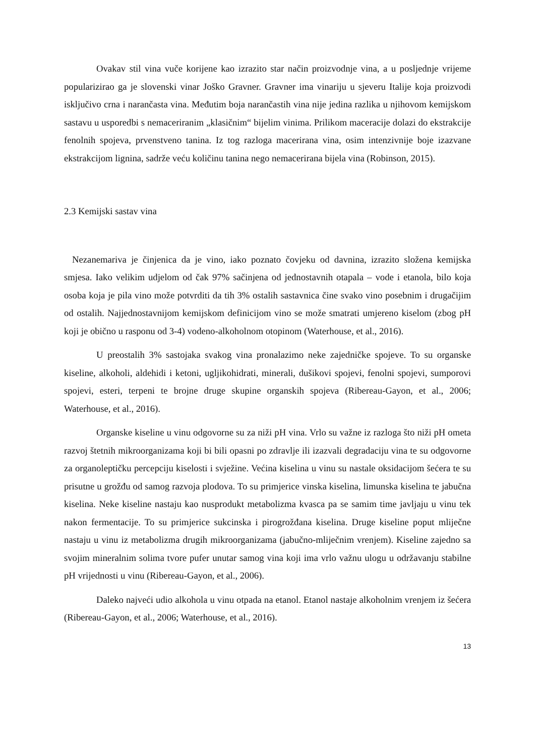Ovakav stil vina vuče korijene kao izrazito star način proizvodnje vina, a u posljednje vrijeme popularizirao ga je slovenski vinar Joško Gravner. Gravner ima vinariju u sjeveru Italije koja proizvodi isključivo crna i narančasta vina. Međutim boja narančastih vina nije jedina razlika u njihovom kemijskom sastavu u usporedbi s nemaceriranim „klasičnim“ bijelim vinima. Prilikom maceracije dolazi do ekstrakcije fenolnih spojeva, prvenstveno tanina. Iz tog razloga macerirana vina, osim intenzivnije boje izazvane ekstrakcijom lignina, sadrže veću količinu tanina nego nemacerirana bijela vina (Robinson, 2015).
2.3 Kemijski sastav vina
Nezanemariva je činjenica da je vino, iako poznato čovjeku od davnina, izrazito složena kemijska smjesa. Iako velikim udjelom od čak 97% sačinjena od jednostavnih otapala – vode i etanola, bilo koja osoba koja je pila vino može potvrditi da tih 3% ostalih sastavnica čine svako vino posebnim i drugačijim od ostalih. Najjednostavnijom kemijskom definicijom vino se može smatrati umjereno kiselom (zbog pH koji je obično u rasponu od 3-4) vodeno-alkoholnom otopinom (Waterhouse, et al., 2016).
U preostalih 3% sastojaka svakog vina pronalazimo neke zajedničke spojeve. To su organske kiseline, alkoholi, aldehidi i ketoni, ugljikohidrati, minerali, dušikovi spojevi, fenolni spojevi, sumporovi spojevi, esteri, terpeni te brojne druge skupine organskih spojeva (Ribereau-Gayon, et al., 2006; Waterhouse, et al., 2016).
Organske kiseline u vinu odgovorne su za niži pH vina. Vrlo su važne iz razloga što niži pH ometa razvoj štetnih mikroorganizama koji bi bili opasni po zdravlje ili izazvali degradaciju vina te su odgovorne za organoleptičku percepciju kiselosti i svježine. Većina kiselina u vinu su nastale oksidacijom šećera te su prisutne u grožđu od samog razvoja plodova. To su primjerice vinska kiselina, limunska kiselina te jabučna kiselina. Neke kiseline nastaju kao nusprodukt metabolizma kvasca pa se samim time javljaju u vinu tek nakon fermentacije. To su primjerice sukcinska i pirogrožđana kiselina. Druge kiseline poput mliječne nastaju u vinu iz metabolizma drugih mikroorganizama (jabučno-mliječnim vrenjem). Kiseline zajedno sa svojim mineralnim solima tvore pufer unutar samog vina koji ima vrlo važnu ulogu u održavanju stabilne pH vrijednosti u vinu (Ribereau-Gayon, et al., 2006).
Daleko najveći udio alkohola u vinu otpada na etanol. Etanol nastaje alkoholnim vrenjem iz šećera (Ribereau-Gayon, et al., 2006; Waterhouse, et al., 2016).
13